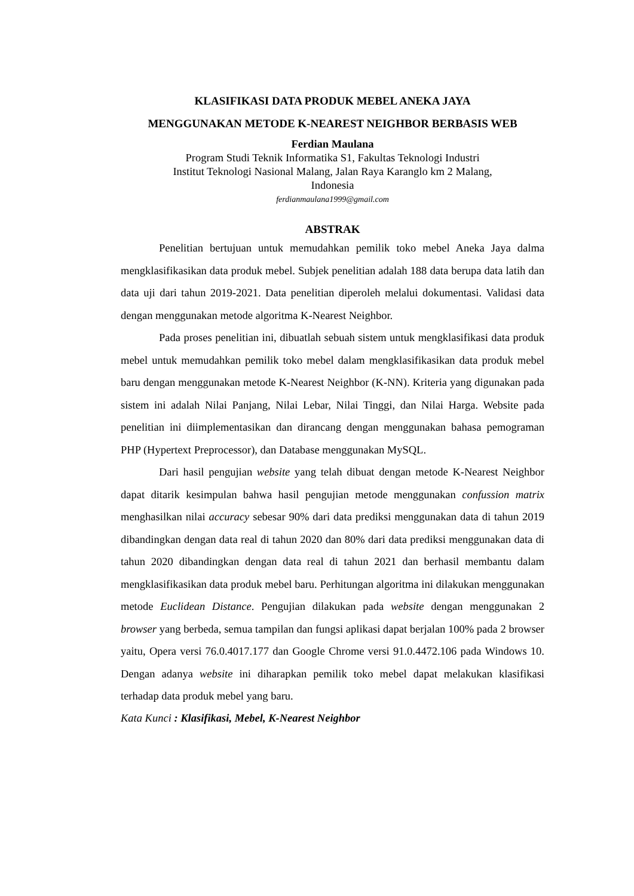KLASIFIKASI DATA PRODUK MEBEL ANEKA JAYA
MENGGUNAKAN METODE K-NEAREST NEIGHBOR BERBASIS WEB
Ferdian Maulana
Program Studi Teknik Informatika S1, Fakultas Teknologi Industri
Institut Teknologi Nasional Malang, Jalan Raya Karanglo km 2 Malang,
Indonesia
ferdianmaulana1999@gmail.com
ABSTRAK
Penelitian bertujuan untuk memudahkan pemilik toko mebel Aneka Jaya dalma mengklasifikasikan data produk mebel. Subjek penelitian adalah 188 data berupa data latih dan data uji dari tahun 2019-2021. Data penelitian diperoleh melalui dokumentasi. Validasi data dengan menggunakan metode algoritma K-Nearest Neighbor.
Pada proses penelitian ini, dibuatlah sebuah sistem untuk mengklasifikasi data produk mebel untuk memudahkan pemilik toko mebel dalam mengklasifikasikan data produk mebel baru dengan menggunakan metode K-Nearest Neighbor (K-NN). Kriteria yang digunakan pada sistem ini adalah Nilai Panjang, Nilai Lebar, Nilai Tinggi, dan Nilai Harga. Website pada penelitian ini diimplementasikan dan dirancang dengan menggunakan bahasa pemograman PHP (Hypertext Preprocessor), dan Database menggunakan MySQL.
Dari hasil pengujian website yang telah dibuat dengan metode K-Nearest Neighbor dapat ditarik kesimpulan bahwa hasil pengujian metode menggunakan confussion matrix menghasilkan nilai accuracy sebesar 90% dari data prediksi menggunakan data di tahun 2019 dibandingkan dengan data real di tahun 2020 dan 80% dari data prediksi menggunakan data di tahun 2020 dibandingkan dengan data real di tahun 2021 dan berhasil membantu dalam mengklasifikasikan data produk mebel baru. Perhitungan algoritma ini dilakukan menggunakan metode Euclidean Distance. Pengujian dilakukan pada website dengan menggunakan 2 browser yang berbeda, semua tampilan dan fungsi aplikasi dapat berjalan 100% pada 2 browser yaitu, Opera versi 76.0.4017.177 dan Google Chrome versi 91.0.4472.106 pada Windows 10. Dengan adanya website ini diharapkan pemilik toko mebel dapat melakukan klasifikasi terhadap data produk mebel yang baru.
Kata Kunci : Klasifikasi, Mebel, K-Nearest Neighbor